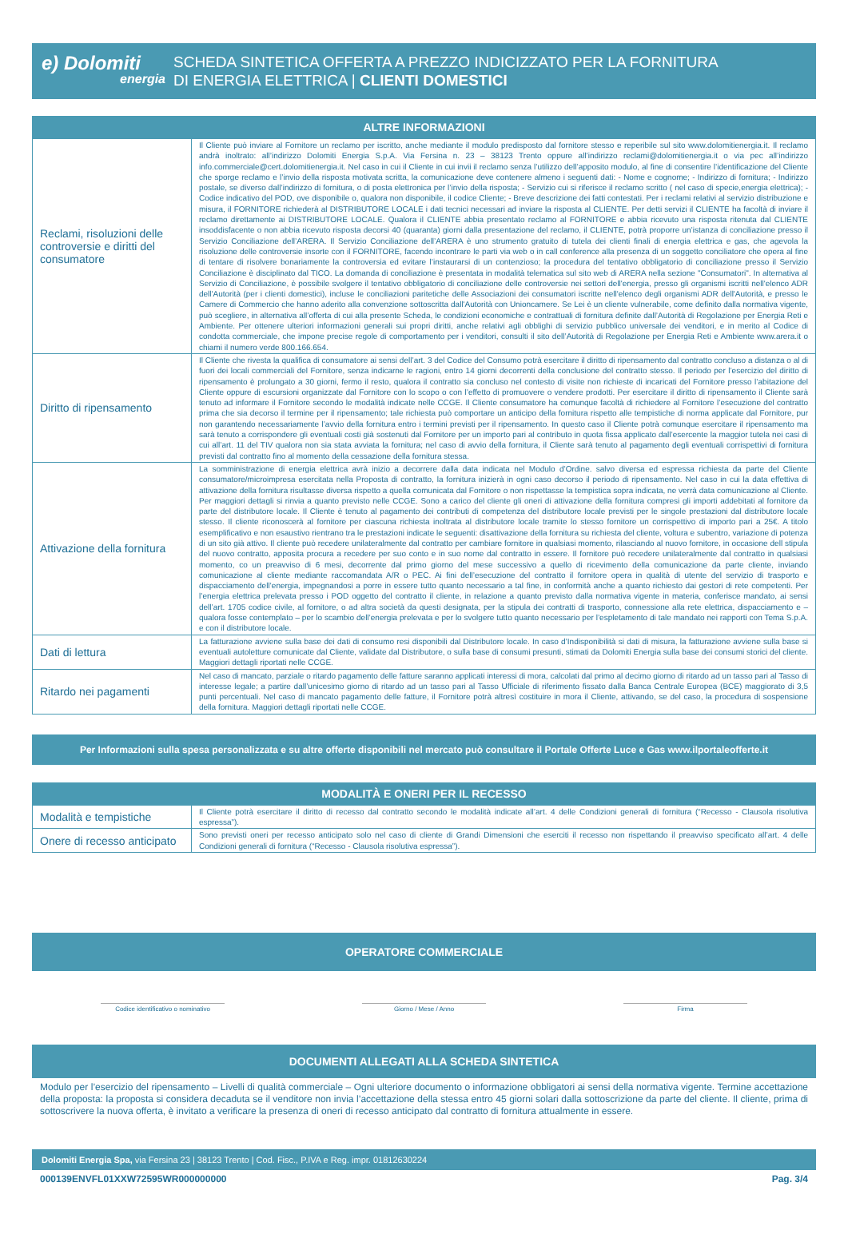e) Dolomiti
energia
SCHEDA SINTETICA OFFERTA A PREZZO INDICIZZATO PER LA FORNITURA
DI ENERGIA ELETTRICA | CLIENTI DOMESTICI
ALTRE INFORMAZIONI
| Reclami, risoluzioni delle controversie e diritti del consumatore | Il Cliente può inviare al Fornitore un reclamo per iscritto, anche mediante il modulo predisposto dal fornitore stesso e reperibile sul sito www.dolomitienergia.it. Il reclamo andrà inoltrato: all’indirizzo Dolomiti Energia S.p.A. Via Fersina n. 23 – 38123 Trento oppure all’indirizzo reclami@dolomitienergia.it o via pec all’indirizzo info.commerciale@cert.dolomitienergia.it. Nel caso in cui il Cliente in cui invii il reclamo senza l’utilizzo dell’apposito modulo, al fine di consentire l’identificazione del Cliente che sporge reclamo e l’invio della risposta motivata scritta, la comunicazione deve contenere almeno i seguenti dati: - Nome e cognome; - Indirizzo di fornitura; - Indirizzo postale, se diverso dall’indirizzo di fornitura, o di posta elettronica per l’invio della risposta; - Servizio cui si riferisce il reclamo scritto ( nel caso di specie,energia elettrica); - Codice indicativo del POD, ove disponibile o, qualora non disponibile, il codice Cliente; - Breve descrizione dei fatti contestati. Per i reclami relativi al servizio distribuzione e misura, il FORNITORE richiederà al DISTRIBUTORE LOCALE i dati tecnici necessari ad inviare la risposta al CLIENTE. Per detti servizi il CLIENTE ha facoltà di inviare il reclamo direttamente ai DISTRIBUTORE LOCALE. Qualora il CLIENTE abbia presentato reclamo al FORNITORE e abbia ricevuto una risposta ritenuta dal CLIENTE insoddisfacente o non abbia ricevuto risposta decorsi 40 (quaranta) giorni dalla presentazione del reclamo, il CLIENTE, potrà proporre un’istanza di conciliazione presso il Servizio Conciliazione dell’ARERA. Il Servizio Conciliazione dell’ARERA è uno strumento gratuito di tutela dei clienti finali di energia elettrica e gas, che agevola la risoluzione delle controversie insorte con il FORNITORE, facendo incontrare le parti via web o in call conference alla presenza di un soggetto conciliatore che opera al fine di tentare di risolvere bonariamente la controversia ed evitare l’instaurarsi di un contenzioso; la procedura del tentativo obbligatorio di conciliazione presso il Servizio Conciliazione è disciplinato dal TICO. La domanda di conciliazione è presentata in modalità telematica sul sito web di ARERA nella sezione "Consumatori". In alternativa al Servizio di Conciliazione, è possibile svolgere il tentativo obbligatorio di conciliazione delle controversie nei settori dell'energia, presso gli organismi iscritti nell'elenco ADR dell'Autorità (per i clienti domestici), incluse le conciliazioni paritetiche delle Associazioni dei consumatori iscritte nell'elenco degli organismi ADR dell'Autorità, e presso le Camere di Commercio che hanno aderito alla convenzione sottoscritta dall'Autorità con Unioncamere. Se Lei è un cliente vulnerabile, come definito dalla normativa vigente, può scegliere, in alternativa all’offerta di cui alla presente Scheda, le condizioni economiche e contrattuali di fornitura definite dall’Autorità di Regolazione per Energia Reti e Ambiente. Per ottenere ulteriori informazioni generali sui propri diritti, anche relativi agli obblighi di servizio pubblico universale dei venditori, e in merito al Codice di condotta commerciale, che impone precise regole di comportamento per i venditori, consulti il sito dell’Autorità di Regolazione per Energia Reti e Ambiente www.arera.it o chiami il numero verde 800.166.654. |
| Diritto di ripensamento | Il Cliente che rivesta la qualifica di consumatore ai sensi dell’art. 3 del Codice del Consumo potrà esercitare il diritto di ripensamento dal contratto concluso a distanza o al di fuori dei locali commerciali del Fornitore, senza indicarne le ragioni, entro 14 giorni decorrenti della conclusione del contratto stesso. Il periodo per l’esercizio del diritto di ripensamento è prolungato a 30 giorni, fermo il resto, qualora il contratto sia concluso nel contesto di visite non richieste di incaricati del Fornitore presso l’abitazione del Cliente oppure di escursioni organizzate dal Fornitore con lo scopo o con l’effetto di promuovere o vendere prodotti. Per esercitare il diritto di ripensamento il Cliente sarà tenuto ad informare il Fornitore secondo le modalità indicate nelle CCGE. Il Cliente consumatore ha comunque facoltà di richiedere al Fornitore l’esecuzione del contratto prima che sia decorso il termine per il ripensamento; tale richiesta può comportare un anticipo della fornitura rispetto alle tempistiche di norma applicate dal Fornitore, pur non garantendo necessariamente l’avvio della fornitura entro i termini previsti per il ripensamento. In questo caso il Cliente potrà comunque esercitare il ripensamento ma sarà tenuto a corrispondere gli eventuali costi già sostenuti dal Fornitore per un importo pari al contributo in quota fissa applicato dall’esercente la maggior tutela nei casi di cui all’art. 11 del TIV qualora non sia stata avviata la fornitura; nel caso di avvio della fornitura, il Cliente sarà tenuto al pagamento degli eventuali corrispettivi di fornitura previsti dal contratto fino al momento della cessazione della fornitura stessa. |
| Attivazione della fornitura | La somministrazione di energia elettrica avrà inizio a decorrere dalla data indicata nel Modulo d’Ordine. salvo diversa ed espressa richiesta da parte del Cliente consumatore/microimpresa esercitata nella Proposta di contratto, la fornitura inizierà in ogni caso decorso il periodo di ripensamento. Nel caso in cui la data effettiva di attivazione della fornitura risultasse diversa rispetto a quella comunicata dal Fornitore o non rispettasse la tempistica sopra indicata, ne verrà data comunicazione al Cliente. Per maggiori dettagli si rinvia a quanto previsto nelle CCGE. Sono a carico del cliente gli oneri di attivazione della fornitura compresi gli importi addebitati al fornitore da parte del distributore locale. Il Cliente è tenuto al pagamento dei contributi di competenza del distributore locale previsti per le singole prestazioni dal distributore locale stesso. Il cliente riconoscerà al fornitore per ciascuna richiesta inoltrata al distributore locale tramite lo stesso fornitore un corrispettivo di importo pari a 25€. A titolo esemplificativo e non esaustivo rientrano tra le prestazioni indicate le seguenti: disattivazione della fornitura su richiesta del cliente, voltura e subentro, variazione di potenza di un sito già attivo. Il cliente può recedere unilateralmente dal contratto per cambiare fornitore in qualsiasi momento, rilasciando al nuovo fornitore, in occasione dell stipula del nuovo contratto, apposita procura a recedere per suo conto e in suo nome dal contratto in essere. Il fornitore può recedere unilateralmente dal contratto in qualsiasi momento, co un preavviso di 6 mesi, decorrente dal primo giorno del mese successivo a quello di ricevimento della comunicazione da parte cliente, inviando comunicazione al cliente mediante raccomandata A/R o PEC. Ai fini dell’esecuzione del contratto il fornitore opera in qualità di utente del servizio di trasporto e dispacciamento dell’energia, impegnandosi a porre in essere tutto quanto necessario a tal fine, in conformità anche a quanto richiesto dai gestori di rete competenti. Per l’energia elettrica prelevata presso i POD oggetto del contratto il cliente, in relazione a quanto previsto dalla normativa vigente in materia, conferisce mandato, ai sensi dell’art. 1705 codice civile, al fornitore, o ad altra società da questi designata, per la stipula dei contratti di trasporto, connessione alla rete elettrica, dispacciamento e – qualora fosse contemplato – per lo scambio dell’energia prelevata e per lo svolgere tutto quanto necessario per l’espletamento di tale mandato nei rapporti con Tema S.p.A. e con il distributore locale. |
| Dati di lettura | La fatturazione avviene sulla base dei dati di consumo resi disponibili dal Distributore locale. In caso d’Indisponibilità si dati di misura, la fatturazione avviene sulla base si eventuali autoletture comunicate dal Cliente, validate dal Distributore, o sulla base di consumi presunti, stimati da Dolomiti Energia sulla base dei consumi storici del cliente. Maggiori dettagli riportati nelle CCGE. |
| Ritardo nei pagamenti | Nel caso di mancato, parziale o ritardo pagamento delle fatture saranno applicati interessi di mora, calcolati dal primo al decimo giorno di ritardo ad un tasso pari al Tasso di interesse legale; a partire dall’unicesimo giorno di ritardo ad un tasso pari al Tasso Ufficiale di riferimento fissato dalla Banca Centrale Europea (BCE) maggiorato di 3,5 punti percentuali. Nel caso di mancato pagamento delle fatture, il Fornitore potrà altresì costituire in mora il Cliente, attivando, se del caso, la procedura di sospensione della fornitura. Maggiori dettagli riportati nelle CCGE. |
Per Informazioni sulla spesa personalizzata e su altre offerte disponibili nel mercato può consultare il Portale Offerte Luce e Gas www.ilportaleofferte.it
MODALITÀ E ONERI PER IL RECESSO
| Modalità e tempistiche | Il Cliente potrà esercitare il diritto di recesso dal contratto secondo le modalità indicate all’art. 4 delle Condizioni generali di fornitura (“Recesso - Clausola risolutiva espressa”). |
| Onere di recesso anticipato | Sono previsti oneri per recesso anticipato solo nel caso di cliente di Grandi Dimensioni che eserciti il recesso non rispettando il preavviso specificato all’art. 4 delle Condizioni generali di fornitura (“Recesso - Clausola risolutiva espressa”). |
OPERATORE COMMERCIALE
Codice identificativo o nominativo
Giorno / Mese / Anno Firma
DOCUMENTI ALLEGATI ALLA SCHEDA SINTETICA
Modulo per l’esercizio del ripensamento – Livelli di qualità commerciale – Ogni ulteriore documento o informazione obbligatori ai sensi della normativa vigente. Termine accettazione della proposta: la proposta si considera decaduta se il venditore non invia l’accettazione della stessa entro 45 giorni solari dalla sottoscrizione da parte del cliente. Il cliente, prima di sottoscrivere la nuova offerta, è invitato a verificare la presenza di oneri di recesso anticipato dal contratto di fornitura attualmente in essere.
Dolomiti Energia Spa, via Fersina 23 | 38123 Trento | Cod. Fisc., P.IVA e Reg. impr. 01812630224
000139ENVFL01XXW72595WR000000000 Pag. 3/4